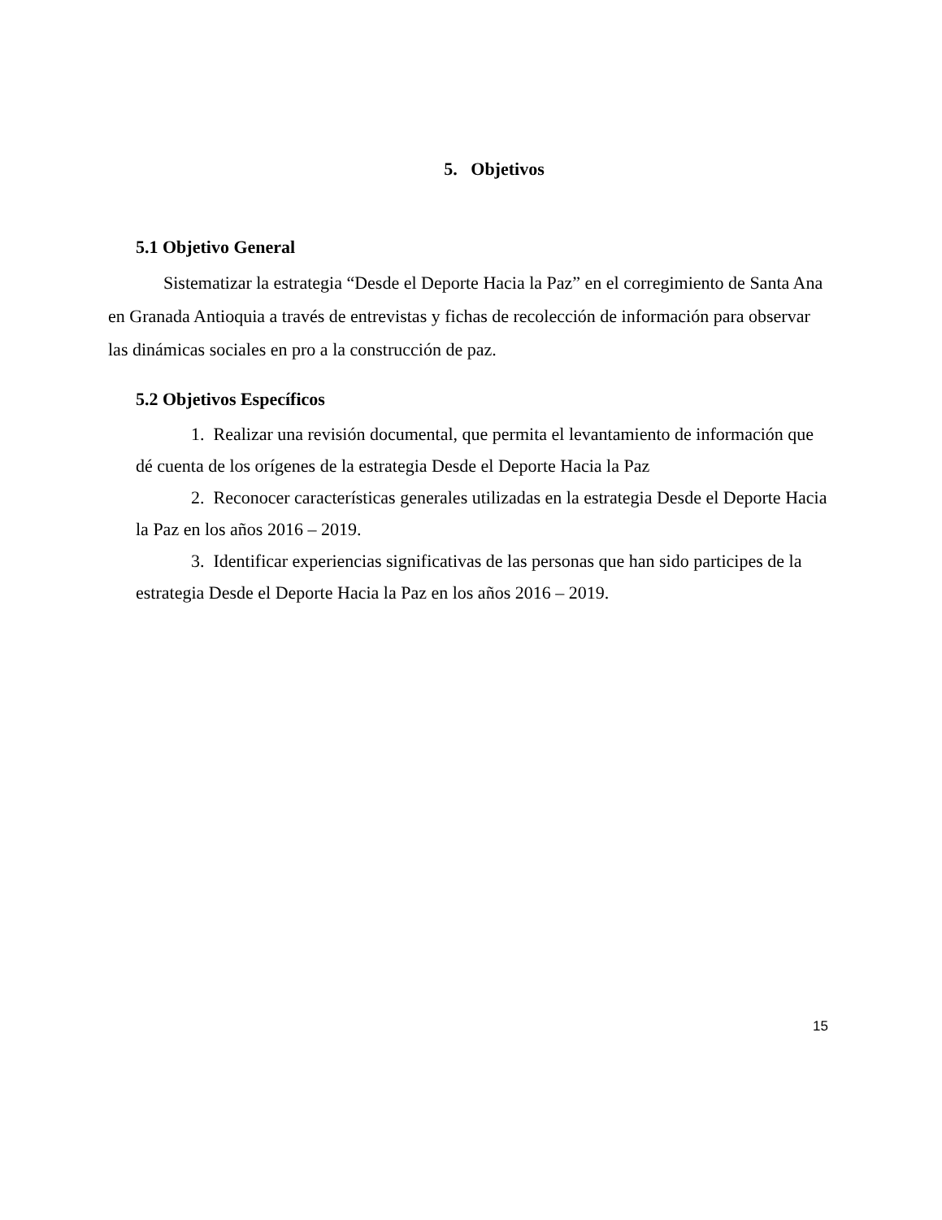5. Objetivos
5.1 Objetivo General
Sistematizar la estrategia “Desde el Deporte Hacia la Paz” en el corregimiento de Santa Ana en Granada Antioquia a través de entrevistas y fichas de recolección de información para observar las dinámicas sociales en pro a la construcción de paz.
5.2 Objetivos Específicos
1. Realizar una revisión documental, que permita el levantamiento de información que dé cuenta de los orígenes de la estrategia Desde el Deporte Hacia la Paz
2. Reconocer características generales utilizadas en la estrategia Desde el Deporte Hacia la Paz en los años 2016 – 2019.
3. Identificar experiencias significativas de las personas que han sido participes de la estrategia Desde el Deporte Hacia la Paz en los años 2016 – 2019.
15